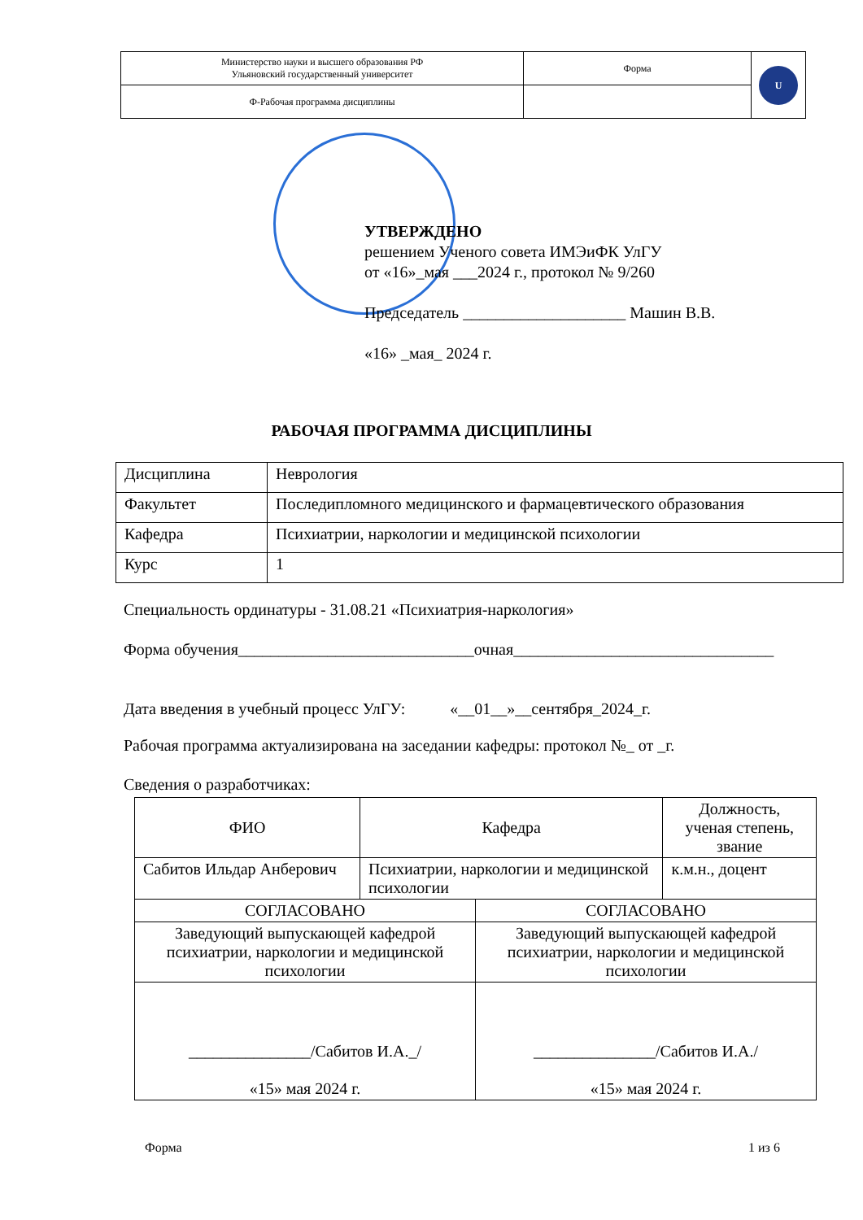| Министерство науки и высшего образования РФ Ульяновский государственный университет | Форма | U |
| Ф-Рабочая программа дисциплины | | |
УТВЕРЖДЕНО
решением Ученого совета ИМЭиФК УлГУ
от «16»_мая ___2024 г., протокол № 9/260
Председатель ____________________ Машин В.В.
«16» _мая_ 2024 г.
РАБОЧАЯ ПРОГРАММА ДИСЦИПЛИНЫ
| Дисциплина | Неврология |
| Факультет | Последипломного медицинского и фармацевтического образования |
| Кафедра | Психиатрии, наркологии и медицинской психологии |
| Курс | 1 |
Специальность ординатуры - 31.08.21 «Психиатрия-наркология»
Форма обучения_____________________________очная________________________________
Дата введения в учебный процесс УлГУ: «__01__»__сентября_2024_г.
Рабочая программа актуализирована на заседании кафедры: протокол №_ от _г.
Сведения о разработчиках:
| ФИО | Кафедра | Должность, ученая степень, звание |
| --- | --- | --- |
| Сабитов Ильдар Анберович | Психиатрии, наркологии и медицинской психологии | к.м.н., доцент |
| СОГЛАСОВАНО | СОГЛАСОВАНО |
| Заведующий выпускающей кафедрой психиатрии, наркологии и медицинской психологии | Заведующий выпускающей кафедрой психиатрии, наркологии и медицинской психологии |
| _______________/Сабитов И.А._/ «15» мая 2024 г. | _______________/Сабитов И.А./ «15» мая 2024 г. |
Форма 1 из 6